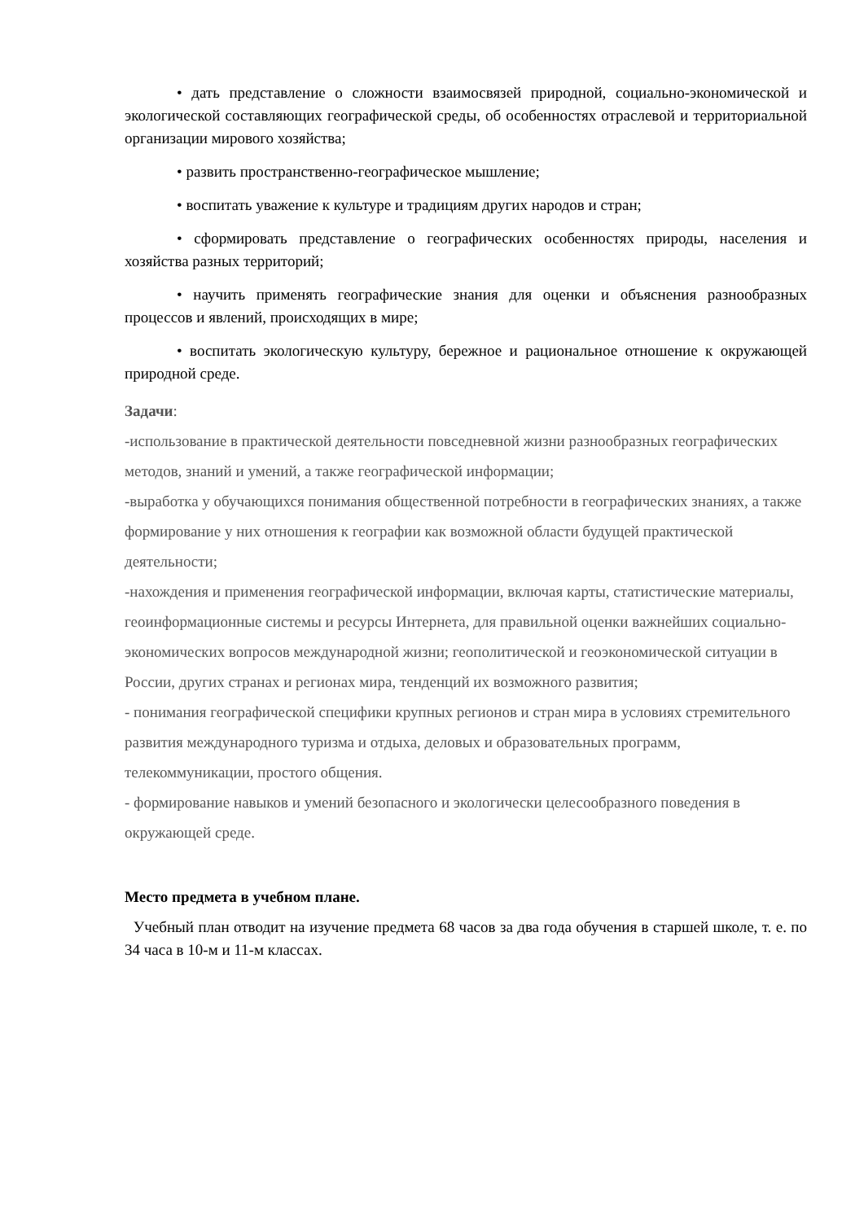• дать представление о сложности взаимосвязей природной, социально-экономической и экологической составляющих географической среды, об особенностях отраслевой и территориальной организации мирового хозяйства;
• развить пространственно-географическое мышление;
• воспитать уважение к культуре и традициям других народов и стран;
• сформировать представление о географических особенностях природы, населения и хозяйства разных территорий;
• научить применять географические знания для оценки и объяснения разнообразных процессов и явлений, происходящих в мире;
• воспитать экологическую культуру, бережное и рациональное отношение к окружающей природной среде.
Задачи:
-использование в практической деятельности повседневной жизни разнообразных географических методов, знаний и умений, а также географической информации;
-выработка у обучающихся понимания общественной потребности в географических знаниях, а также формирование у них отношения к географии как возможной области будущей практической деятельности;
-нахождения и применения географической информации, включая карты, статистические материалы, геоинформационные системы и ресурсы Интернета, для правильной оценки важнейших социально-экономических вопросов международной жизни; геополитической и геоэкономической ситуации в России, других странах и регионах мира, тенденций их возможного развития;
- понимания географической специфики крупных регионов и стран мира в условиях стремительного развития международного туризма и отдыха, деловых и образовательных программ, телекоммуникации, простого общения.
- формирование навыков и умений безопасного и экологически целесообразного поведения в окружающей среде.
Место предмета в учебном плане.
Учебный план отводит на изучение предмета 68 часов за два года обучения в старшей школе, т. е. по 34 часа в 10-м и 11-м классах.